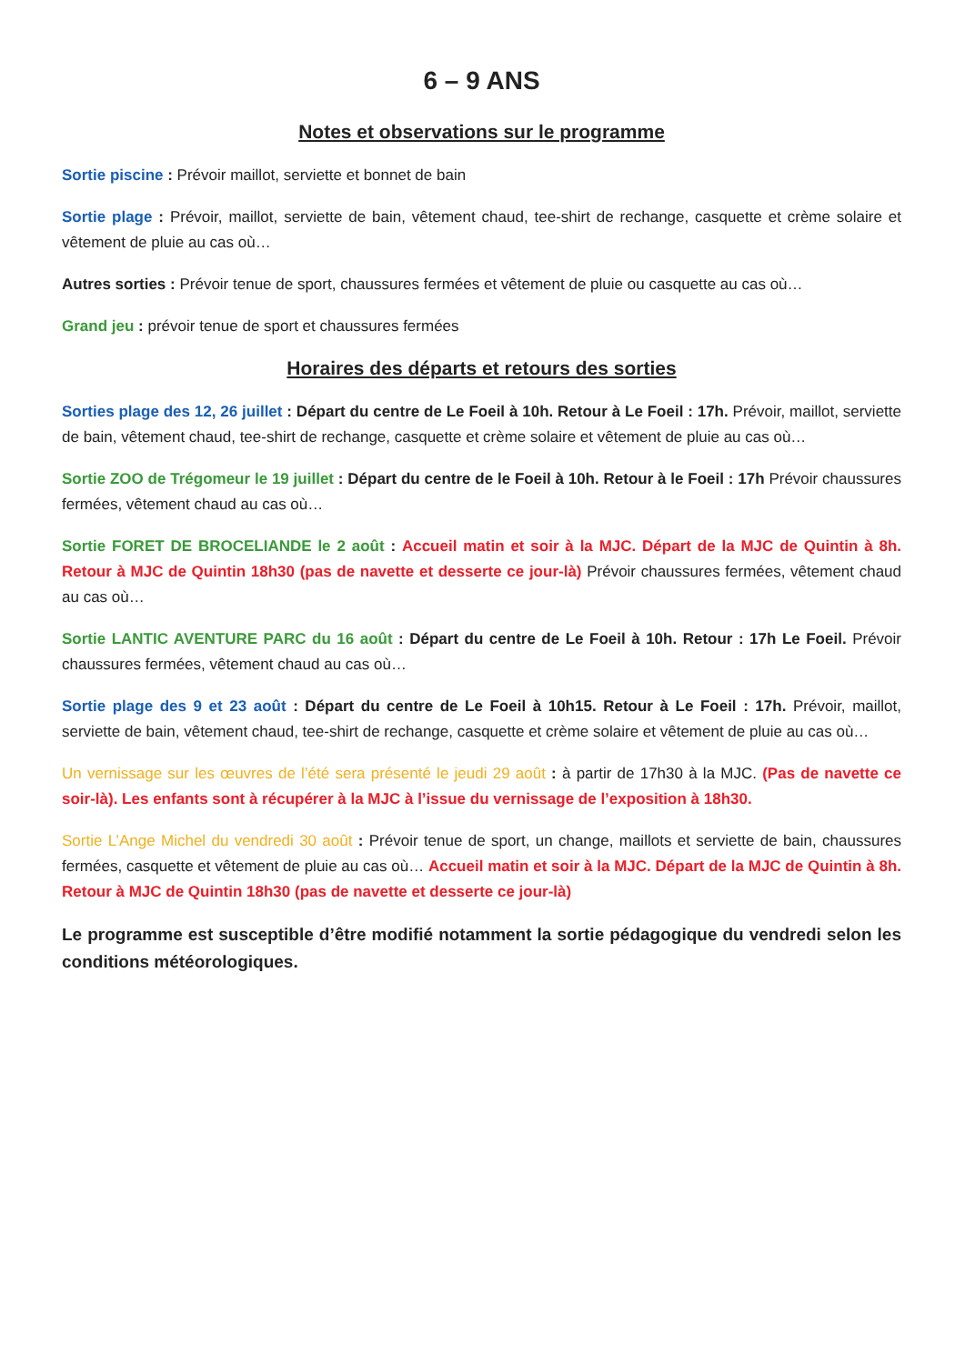6 – 9 ANS
Notes et observations sur le programme
Sortie piscine : Prévoir maillot, serviette et bonnet de bain
Sortie plage : Prévoir, maillot, serviette de bain, vêtement chaud, tee-shirt de rechange, casquette et crème solaire et vêtement de pluie au cas où…
Autres sorties : Prévoir tenue de sport, chaussures fermées et vêtement de pluie ou casquette au cas où…
Grand jeu : prévoir tenue de sport et chaussures fermées
Horaires des départs et retours des sorties
Sorties plage des 12, 26 juillet : Départ du centre de Le Foeil à 10h. Retour à Le Foeil : 17h. Prévoir, maillot, serviette de bain, vêtement chaud, tee-shirt de rechange, casquette et crème solaire et vêtement de pluie au cas où…
Sortie ZOO de Trégomeur le 19 juillet : Départ du centre de le Foeil à 10h. Retour à le Foeil : 17h Prévoir chaussures fermées, vêtement chaud au cas où…
Sortie FORET DE BROCELIANDE le 2 août : Accueil matin et soir à la MJC. Départ de la MJC de Quintin à 8h. Retour à MJC de Quintin 18h30 (pas de navette et desserte ce jour-là) Prévoir chaussures fermées, vêtement chaud au cas où…
Sortie LANTIC AVENTURE PARC du 16 août : Départ du centre de Le Foeil à 10h. Retour : 17h Le Foeil. Prévoir chaussures fermées, vêtement chaud au cas où…
Sortie plage des 9 et 23 août : Départ du centre de Le Foeil à 10h15. Retour à Le Foeil : 17h. Prévoir, maillot, serviette de bain, vêtement chaud, tee-shirt de rechange, casquette et crème solaire et vêtement de pluie au cas où…
Un vernissage sur les œuvres de l’été sera présenté le jeudi 29 août : à partir de 17h30 à la MJC. (Pas de navette ce soir-là). Les enfants sont à récupérer à la MJC à l’issue du vernissage de l’exposition à 18h30.
Sortie L’Ange Michel du vendredi 30 août : Prévoir tenue de sport, un change, maillots et serviette de bain, chaussures fermées, casquette et vêtement de pluie au cas où… Accueil matin et soir à la MJC. Départ de la MJC de Quintin à 8h. Retour à MJC de Quintin 18h30 (pas de navette et desserte ce jour-là)
Le programme est susceptible d’être modifié notamment la sortie pédagogique du vendredi selon les conditions météorologiques.